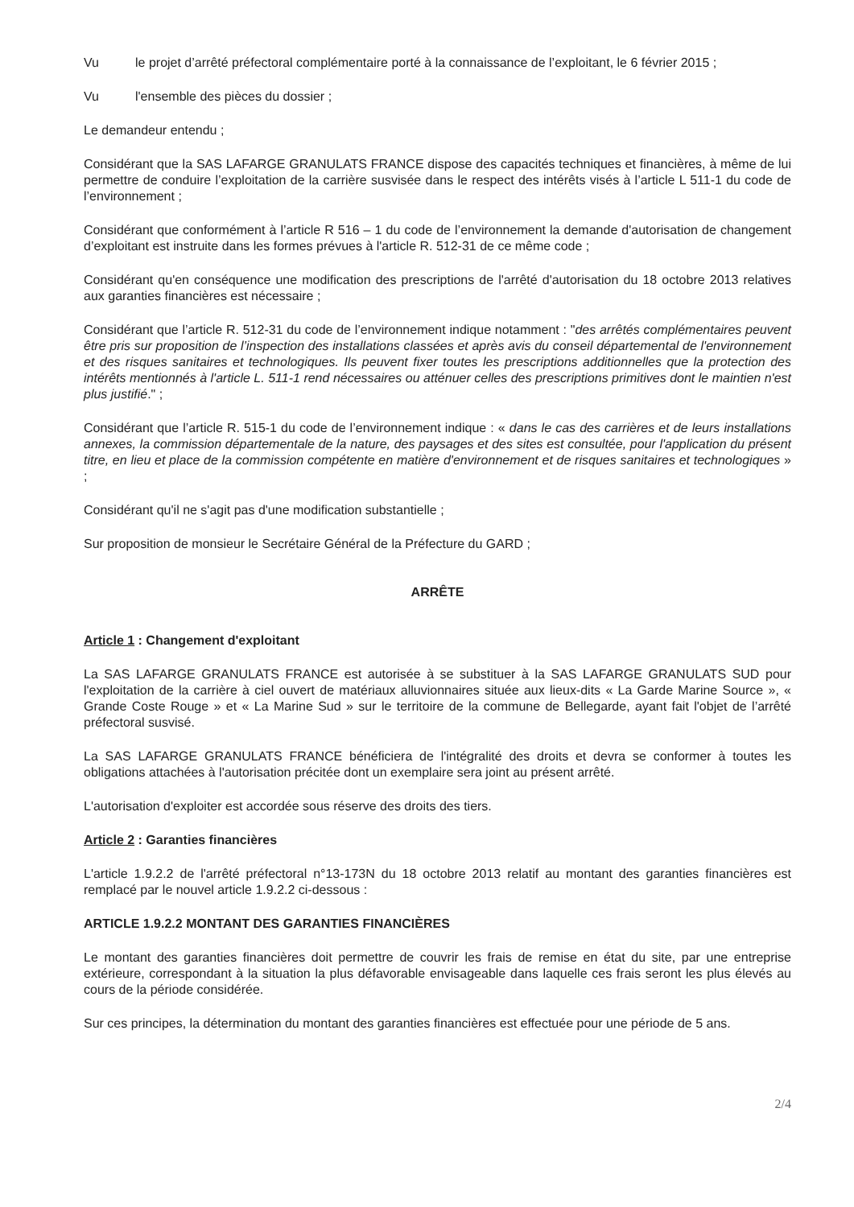Vu le projet d’arrêté préfectoral complémentaire porté à la connaissance de l’exploitant, le 6 février 2015 ;
Vu l'ensemble des pièces du dossier ;
Le demandeur entendu ;
Considérant que la SAS LAFARGE GRANULATS FRANCE dispose des capacités techniques et financières, à même de lui permettre de conduire l’exploitation de la carrière susvisée dans le respect des intérêts visés à l’article L 511-1 du code de l’environnement ;
Considérant que conformément à l’article R 516 – 1 du code de l’environnement la demande d'autorisation de changement d’exploitant est instruite dans les formes prévues à l'article R. 512-31 de ce même code ;
Considérant qu'en conséquence une modification des prescriptions de l'arrêté d'autorisation du 18 octobre 2013 relatives aux garanties financières est nécessaire ;
Considérant que l’article R. 512-31 du code de l’environnement indique notamment : "des arrêtés complémentaires peuvent être pris sur proposition de l’inspection des installations classées et après avis du conseil départemental de l'environnement et des risques sanitaires et technologiques. Ils peuvent fixer toutes les prescriptions additionnelles que la protection des intérêts mentionnés à l'article L. 511-1 rend nécessaires ou atténuer celles des prescriptions primitives dont le maintien n'est plus justifié." ;
Considérant que l’article R. 515-1 du code de l’environnement indique : « dans le cas des carrières et de leurs installations annexes, la commission départementale de la nature, des paysages et des sites est consultée, pour l'application du présent titre, en lieu et place de la commission compétente en matière d'environnement et de risques sanitaires et technologiques » ;
Considérant qu'il ne s'agit pas d'une modification substantielle ;
Sur proposition de monsieur le Secrétaire Général de la Préfecture du GARD ;
ARRÊTE
Article 1 : Changement d'exploitant
La SAS LAFARGE GRANULATS FRANCE est autorisée à se substituer à la SAS LAFARGE GRANULATS SUD pour l'exploitation de la carrière à ciel ouvert de matériaux alluvionnaires située aux lieux-dits « La Garde Marine Source », « Grande Coste Rouge » et « La Marine Sud » sur le territoire de la commune de Bellegarde, ayant fait l'objet de l’arrêté préfectoral susvisé.
La SAS LAFARGE GRANULATS FRANCE bénéficiera de l'intégralité des droits et devra se conformer à toutes les obligations attachées à l'autorisation précitée dont un exemplaire sera joint au présent arrêté.
L'autorisation d'exploiter est accordée sous réserve des droits des tiers.
Article 2 : Garanties financières
L'article 1.9.2.2 de l'arrêté préfectoral n°13-173N du 18 octobre 2013 relatif au montant des garanties financières est remplacé par le nouvel article 1.9.2.2 ci-dessous :
ARTICLE 1.9.2.2 MONTANT DES GARANTIES FINANCIÈRES
Le montant des garanties financières doit permettre de couvrir les frais de remise en état du site, par une entreprise extérieure, correspondant à la situation la plus défavorable envisageable dans laquelle ces frais seront les plus élevés au cours de la période considérée.
Sur ces principes, la détermination du montant des garanties financières est effectuée pour une période de 5 ans.
2/4